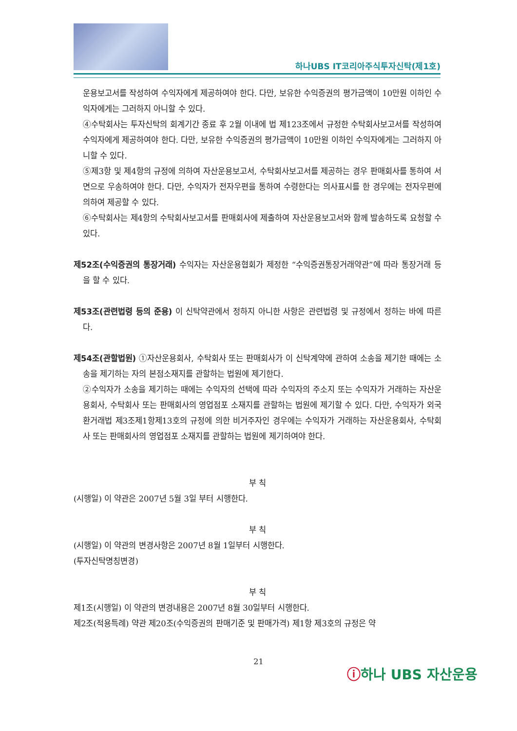하나UBS IT코리아주식투자신탁(제1호)
운용보고서를 작성하여 수익자에게 제공하여야 한다. 다만, 보유한 수익증권의 평가금액이 10만원 이하인 수익자에게는 그러하지 아니할 수 있다.
④수탁회사는 투자신탁의 회계기간 종료 후 2월 이내에 법 제123조에서 규정한 수탁회사보고서를 작성하여 수익자에게 제공하여야 한다. 다만, 보유한 수익증권의 평가금액이 10만원 이하인 수익자에게는 그러하지 아니할 수 있다.
⑤제3항 및 제4항의 규정에 의하여 자산운용보고서, 수탁회사보고서를 제공하는 경우 판매회사를 통하여 서면으로 우송하여야 한다. 다만, 수익자가 전자우편을 통하여 수령한다는 의사표시를 한 경우에는 전자우편에 의하여 제공할 수 있다.
⑥수탁회사는 제4항의 수탁회사보고서를 판매회사에 제출하여 자산운용보고서와 함께 발송하도록 요청할 수 있다.
제52조(수익증권의 통장거래) 수익자는 자산운용협회가 제정한 “수익증권통장거래약관”에 따라 통장거래 등을 할 수 있다.
제53조(관련법령 등의 준용) 이 신탁약관에서 정하지 아니한 사항은 관련법령 및 규정에서 정하는 바에 따른다.
제54조(관할법원) ①자산운용회사, 수탁회사 또는 판매회사가 이 신탁계약에 관하여 소송을 제기한 때에는 소송을 제기하는 자의 본점소재지를 관할하는 법원에 제기한다.
②수익자가 소송을 제기하는 때에는 수익자의 선택에 따라 수익자의 주소지 또는 수익자가 거래하는 자산운용회사, 수탁회사 또는 판매회사의 영업점포 소재지를 관할하는 법원에 제기할 수 있다. 다만, 수익자가 외국환거래법 제3조제1항제13호의 규정에 의한 비거주자인 경우에는 수익자가 거래하는 자산운용회사, 수탁회사 또는 판매회사의 영업점포 소재지를 관할하는 법원에 제기하여야 한다.
부 칙
(시행일) 이 약관은 2007년 5월 3일 부터 시행한다.
부 칙
(시행일) 이 약관의 변경사항은 2007년 8월 1일부터 시행한다.
(투자신탁명칭변경)
부 칙
제1조(시행일) 이 약관의 변경내용은 2007년 8월 30일부터 시행한다.
제2조(적용특례) 약관 제20조(수익증권의 판매기준 및 판매가격) 제1항 제3호의 규정은 약
21
ⓘ하나 UBS 자산운용